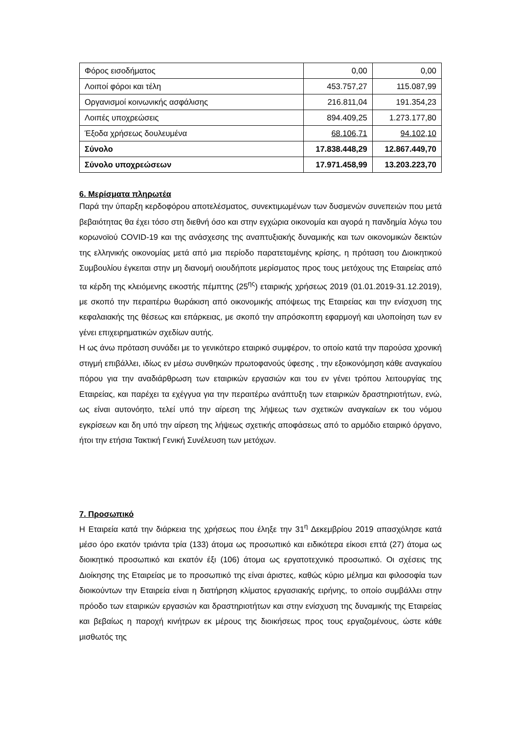| Φόρος εισοδήματος | 0,00 | 0,00 |
| Λοιποί φόροι και τέλη | 453.757,27 | 115.087,99 |
| Οργανισμοί κοινωνικής ασφάλισης | 216.811,04 | 191.354,23 |
| Λοιπές υποχρεώσεις | 894.409,25 | 1.273.177,80 |
| Έξοδα χρήσεως δουλευμένα | 68.106,71 | 94.102,10 |
| Σύνολο | 17.838.448,29 | 12.867.449,70 |
| Σύνολο υποχρεώσεων | 17.971.458,99 | 13.203.223,70 |
6. Μερίσματα πληρωτέα
Παρά την ύπαρξη κερδοφόρου αποτελέσματος, συνεκτιμωμένων των δυσμενών συνεπειών που μετά βεβαιότητας θα έχει τόσο στη διεθνή όσο και στην εγχώρια οικονομία και αγορά η πανδημία λόγω του κορωνοϊού COVID-19 και της ανάσχεσης της αναπτυξιακής δυναμικής και των οικονομικών δεικτών της ελληνικής οικονομίας μετά από μια περίοδο παρατεταμένης κρίσης, η πρόταση του Διοικητικού Συμβουλίου έγκειται στην μη διανομή οιουδήποτε μερίσματος προς τους μετόχους της Εταιρείας από τα κέρδη της κλειόμενης εικοστής πέμπτης (25<sup>ης</sup>) εταιρικής χρήσεως 2019 (01.01.2019-31.12.2019), με σκοπό την περαιτέρω θωράκιση από οικονομικής απόψεως της Εταιρείας και την ενίσχυση της κεφαλαιακής της θέσεως και επάρκειας, με σκοπό την απρόσκοπτη εφαρμογή και υλοποίηση των εν γένει επιχειρηματικών σχεδίων αυτής.
Η ως άνω πρόταση συνάδει με το γενικότερο εταιρικό συμφέρον, το οποίο κατά την παρούσα χρονική στιγμή επιβάλλει, ιδίως εν μέσω συνθηκών πρωτοφανούς ύφεσης , την εξοικονόμηση κάθε αναγκαίου πόρου για την αναδιάρθρωση των εταιρικών εργασιών και του εν γένει τρόπου λειτουργίας της Εταιρείας, και παρέχει τα εχέγγυα για την περαιτέρω ανάπτυξη των εταιρικών δραστηριοτήτων, ενώ, ως είναι αυτονόητο, τελεί υπό την αίρεση της λήψεως των σχετικών αναγκαίων εκ του νόμου εγκρίσεων και δη υπό την αίρεση της λήψεως σχετικής αποφάσεως από το αρμόδιο εταιρικό όργανο, ήτοι την ετήσια Τακτική Γενική Συνέλευση των μετόχων.
7. Προσωπικό
Η Εταιρεία κατά την διάρκεια της χρήσεως που έληξε την 31<sup>η</sup> Δεκεμβρίου 2019 απασχόλησε κατά μέσο όρο εκατόν τριάντα τρία (133) άτομα ως προσωπικό και ειδικότερα είκοσι επτά (27) άτομα ως διοικητικό προσωπικό και εκατόν έξι (106) άτομα ως εργατοτεχνικό προσωπικό. Οι σχέσεις της Διοίκησης της Εταιρείας με το προσωπικό της είναι άριστες, καθώς κύριο μέλημα και φιλοσοφία των διοικούντων την Εταιρεία είναι η διατήρηση κλίματος εργασιακής ειρήνης, το οποίο συμβάλλει στην πρόοδο των εταιρικών εργασιών και δραστηριοτήτων και στην ενίσχυση της δυναμικής της Εταιρείας και βεβαίως η παροχή κινήτρων εκ μέρους της διοικήσεως προς τους εργαζομένους, ώστε κάθε μισθωτός της